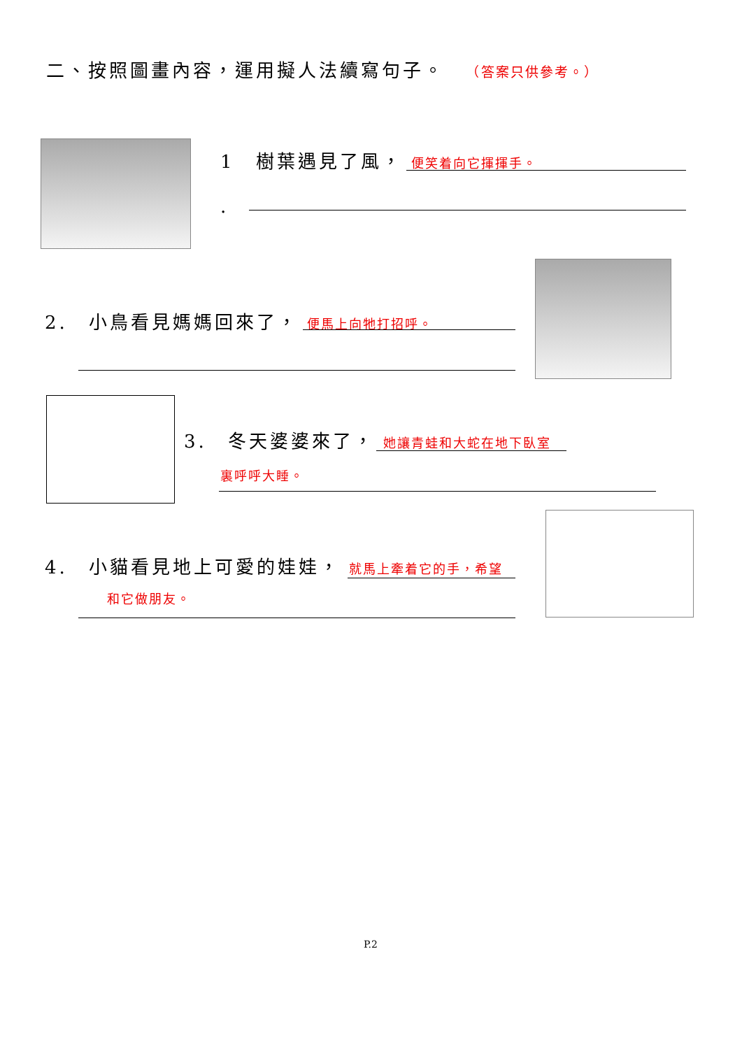二、按照圖畫內容，運用擬人法續寫句子。 （答案只供參考。）
1　樹葉遇見了風， 便笑着向它揮揮手。
.
2.　小鳥看見媽媽回來了， 便馬上向牠打招呼。
3.　冬天婆婆來了， 她讓青蛙和大蛇在地下臥室
裏呼呼大睡。
4.　小貓看見地上可愛的娃娃， 就馬上牽着它的手，希望
和它做朋友。
P.2